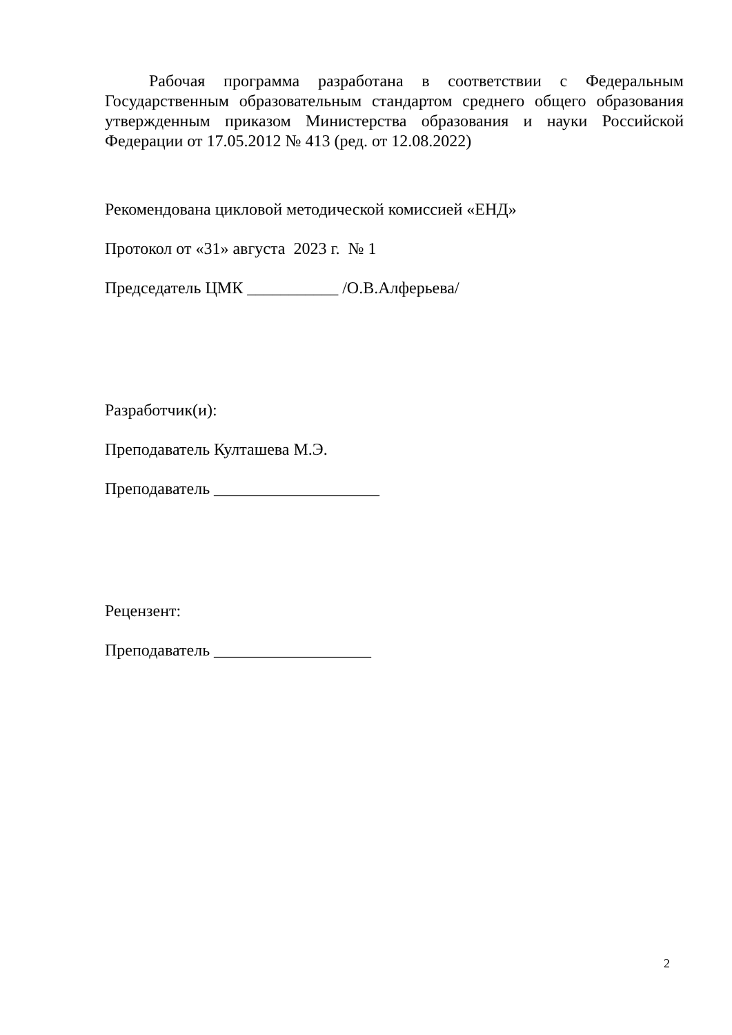Рабочая программа разработана в соответствии с Федеральным Государственным образовательным стандартом среднего общего образования утвержденным приказом Министерства образования и науки Российской Федерации от 17.05.2012 № 413 (ред. от 12.08.2022)
Рекомендована цикловой методической комиссией «ЕНД»
Протокол от «31» августа 2023 г. № 1
Председатель ЦМК ___________ /О.В.Алферьева/
Разработчик(и):
Преподаватель Култашева М.Э.
Преподаватель ____________________
Рецензент:
Преподаватель ___________________
2